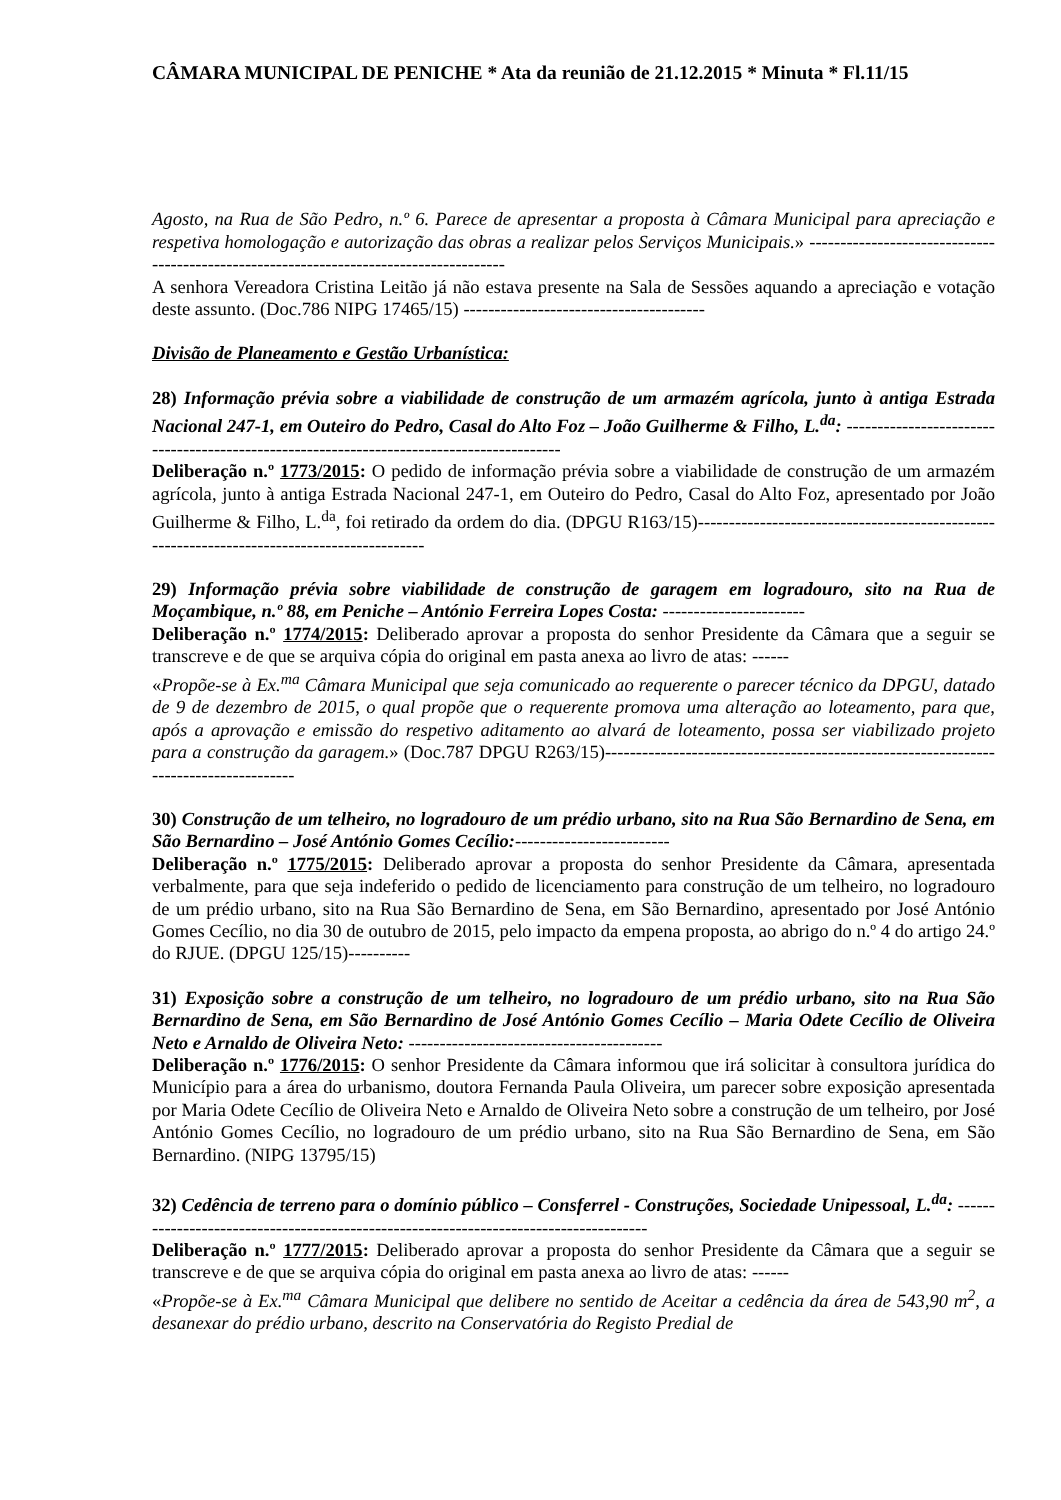CÂMARA MUNICIPAL DE PENICHE * Ata da reunião de 21.12.2015 * Minuta * Fl.11/15
Agosto, na Rua de São Pedro, n.º 6. Parece de apresentar a proposta à Câmara Municipal para apreciação e respetiva homologação e autorização das obras a realizar pelos Serviços Municipais.» ---------------------------------------------------------------------------------------
A senhora Vereadora Cristina Leitão já não estava presente na Sala de Sessões aquando a apreciação e votação deste assunto. (Doc.786 NIPG 17465/15) ---------------------------------------
Divisão de Planeamento e Gestão Urbanística:
28) Informação prévia sobre a viabilidade de construção de um armazém agrícola, junto à antiga Estrada Nacional 247-1, em Outeiro do Pedro, Casal do Alto Foz – João Guilherme & Filho, L.<sup>da</sup>: ------------------------------------------------------------------------------------------
Deliberação n.º 1773/2015: O pedido de informação prévia sobre a viabilidade de construção de um armazém agrícola, junto à antiga Estrada Nacional 247-1, em Outeiro do Pedro, Casal do Alto Foz, apresentado por João Guilherme & Filho, L.<sup>da</sup>, foi retirado da ordem do dia. (DPGU R163/15)--------------------------------------------------------------------------------------------
29) Informação prévia sobre viabilidade de construção de garagem em logradouro, sito na Rua de Moçambique, n.º 88, em Peniche – António Ferreira Lopes Costa: -----------------------
Deliberação n.º 1774/2015: Deliberado aprovar a proposta do senhor Presidente da Câmara que a seguir se transcreve e de que se arquiva cópia do original em pasta anexa ao livro de atas: ------
«Propõe-se à Ex.<sup>ma</sup> Câmara Municipal que seja comunicado ao requerente o parecer técnico da DPGU, datado de 9 de dezembro de 2015, o qual propõe que o requerente promova uma alteração ao loteamento, para que, após a aprovação e emissão do respetivo aditamento ao alvará de loteamento, possa ser viabilizado projeto para a construção da garagem.» (Doc.787 DPGU R263/15)--------------------------------------------------------------------------------------
30) Construção de um telheiro, no logradouro de um prédio urbano, sito na Rua São Bernardino de Sena, em São Bernardino – José António Gomes Cecílio:-------------------------
Deliberação n.º 1775/2015: Deliberado aprovar a proposta do senhor Presidente da Câmara, apresentada verbalmente, para que seja indeferido o pedido de licenciamento para construção de um telheiro, no logradouro de um prédio urbano, sito na Rua São Bernardino de Sena, em São Bernardino, apresentado por José António Gomes Cecílio, no dia 30 de outubro de 2015, pelo impacto da empena proposta, ao abrigo do n.º 4 do artigo 24.º do RJUE. (DPGU 125/15)----------
31) Exposição sobre a construção de um telheiro, no logradouro de um prédio urbano, sito na Rua São Bernardino de Sena, em São Bernardino de José António Gomes Cecílio – Maria Odete Cecílio de Oliveira Neto e Arnaldo de Oliveira Neto: -----------------------------------------
Deliberação n.º 1776/2015: O senhor Presidente da Câmara informou que irá solicitar à consultora jurídica do Município para a área do urbanismo, doutora Fernanda Paula Oliveira, um parecer sobre exposição apresentada por Maria Odete Cecílio de Oliveira Neto e Arnaldo de Oliveira Neto sobre a construção de um telheiro, por José António Gomes Cecílio, no logradouro de um prédio urbano, sito na Rua São Bernardino de Sena, em São Bernardino. (NIPG 13795/15)
32) Cedência de terreno para o domínio público – Consferrel - Construções, Sociedade Unipessoal, L.<sup>da</sup>: --------------------------------------------------------------------------------------
Deliberação n.º 1777/2015: Deliberado aprovar a proposta do senhor Presidente da Câmara que a seguir se transcreve e de que se arquiva cópia do original em pasta anexa ao livro de atas: ------
«Propõe-se à Ex.<sup>ma</sup> Câmara Municipal que delibere no sentido de Aceitar a cedência da área de 543,90 m<sup>2</sup>, a desanexar do prédio urbano, descrito na Conservatória do Registo Predial de